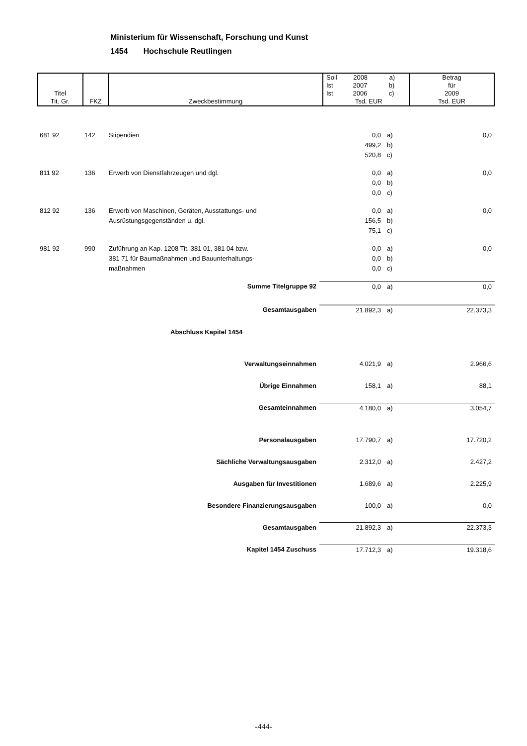Ministerium für Wissenschaft, Forschung und Kunst
1454 Hochschule Reutlingen
| Titel Tit. Gr. | FKZ | Zweckbestimmung | Soll 2008 a) Ist 2007 b) Ist 2006 c) Tsd. EUR | Betrag für 2009 Tsd. EUR |
| 681 92 | 142 | Stipendien | 0,0 | a) | 0,0 |
| | | | 499,2 | b) | |
| | | | 520,8 | c) | |
| 811 92 | 136 | Erwerb von Dienstfahrzeugen und dgl. | 0,0 | a) | 0,0 |
| | | | 0,0 | b) | |
| | | | 0,0 | c) | |
| 812 92 | 136 | Erwerb von Maschinen, Geräten, Ausstattungs- und | 0,0 | a) | 0,0 |
| | | Ausrüstungsgegenständen u. dgl. | 156,5 | b) | |
| | | | 75,1 | c) | |
| 981 92 | 990 | Zuführung an Kap. 1208 Tit. 381 01, 381 04 bzw. | 0,0 | a) | 0,0 |
| | | 381 71 für Baumaßnahmen und Bauunterhaltungs- | 0,0 | b) | |
| | | maßnahmen | 0,0 | c) | |
| | | Summe Titelgruppe 92 | 0,0 | a) | 0,0 |
| | | Gesamtausgaben | 21.892,3 | a) | 22.373,3 |
| | | Abschluss Kapitel 1454 | | | |
| | | Verwaltungseinnahmen | 4.021,9 | a) | 2.966,6 |
| | | Übrige Einnahmen | 158,1 | a) | 88,1 |
| | | Gesamteinnahmen | 4.180,0 | a) | 3.054,7 |
| | | Personalausgaben | 17.790,7 | a) | 17.720,2 |
| | | Sächliche Verwaltungsausgaben | 2.312,0 | a) | 2.427,2 |
| | | Ausgaben für Investitionen | 1.689,6 | a) | 2.225,9 |
| | | Besondere Finanzierungsausgaben | 100,0 | a) | 0,0 |
| | | Gesamtausgaben | 21.892,3 | a) | 22.373,3 |
| | | Kapitel 1454 Zuschuss | 17.712,3 | a) | 19.318,6 |
-444-